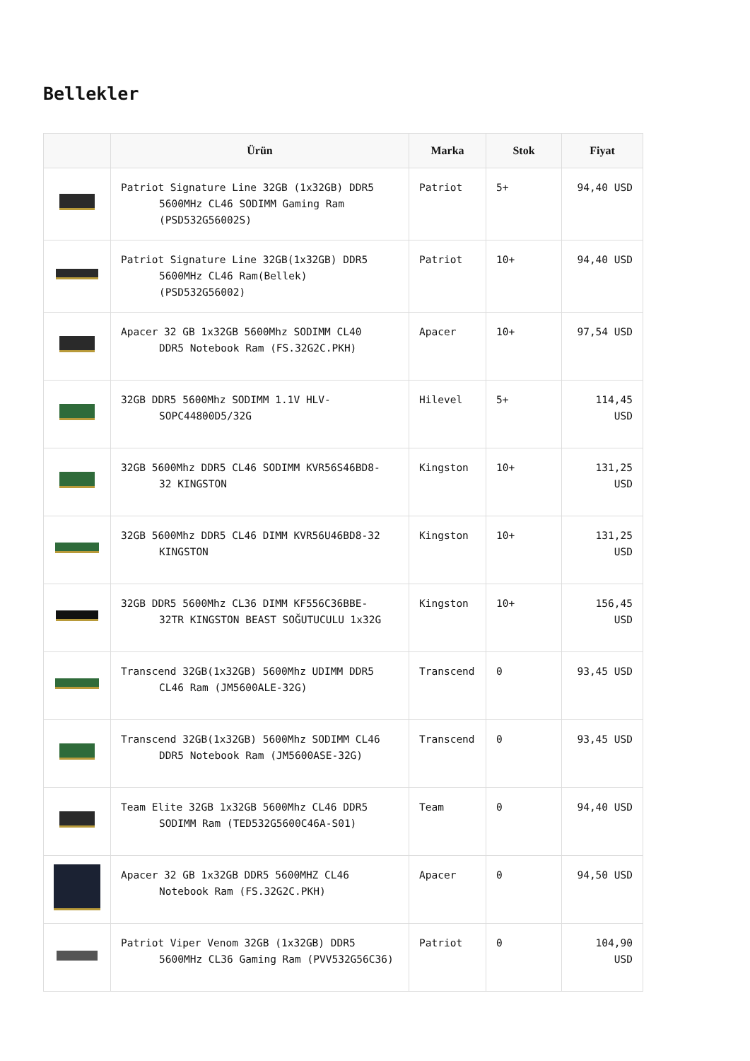Bellekler
| | Ürün | Marka | Stok | Fiyat |
| --- | --- | --- | --- | --- |
| | Patriot Signature Line 32GB (1x32GB) DDR5 5600MHz CL46 SODIMM Gaming Ram (PSD532G56002S) | Patriot | 5+ | 94,40 USD |
| | Patriot Signature Line 32GB(1x32GB) DDR5 5600MHz CL46 Ram(Bellek) (PSD532G56002) | Patriot | 10+ | 94,40 USD |
| | Apacer 32 GB 1x32GB 5600Mhz SODIMM CL40 DDR5 Notebook Ram (FS.32G2C.PKH) | Apacer | 10+ | 97,54 USD |
| | 32GB DDR5 5600Mhz SODIMM 1.1V HLV- SOPC44800D5/32G | Hilevel | 5+ | 114,45 USD |
| | 32GB 5600Mhz DDR5 CL46 SODIMM KVR56S46BD8- 32 KINGSTON | Kingston | 10+ | 131,25 USD |
| | 32GB 5600Mhz DDR5 CL46 DIMM KVR56U46BD8-32 KINGSTON | Kingston | 10+ | 131,25 USD |
| | 32GB DDR5 5600Mhz CL36 DIMM KF556C36BBE- 32TR KINGSTON BEAST SOĞUTUCULU 1x32G | Kingston | 10+ | 156,45 USD |
| | Transcend 32GB(1x32GB) 5600Mhz UDIMM DDR5 CL46 Ram (JM5600ALE-32G) | Transcend | 0 | 93,45 USD |
| | Transcend 32GB(1x32GB) 5600Mhz SODIMM CL46 DDR5 Notebook Ram (JM5600ASE-32G) | Transcend | 0 | 93,45 USD |
| | Team Elite 32GB 1x32GB 5600Mhz CL46 DDR5 SODIMM Ram (TED532G5600C46A-S01) | Team | 0 | 94,40 USD |
| | Apacer 32 GB 1x32GB DDR5 5600MHZ CL46 Notebook Ram (FS.32G2C.PKH) | Apacer | 0 | 94,50 USD |
| | Patriot Viper Venom 32GB (1x32GB) DDR5 5600MHz CL36 Gaming Ram (PVV532G56C36) | Patriot | 0 | 104,90 USD |